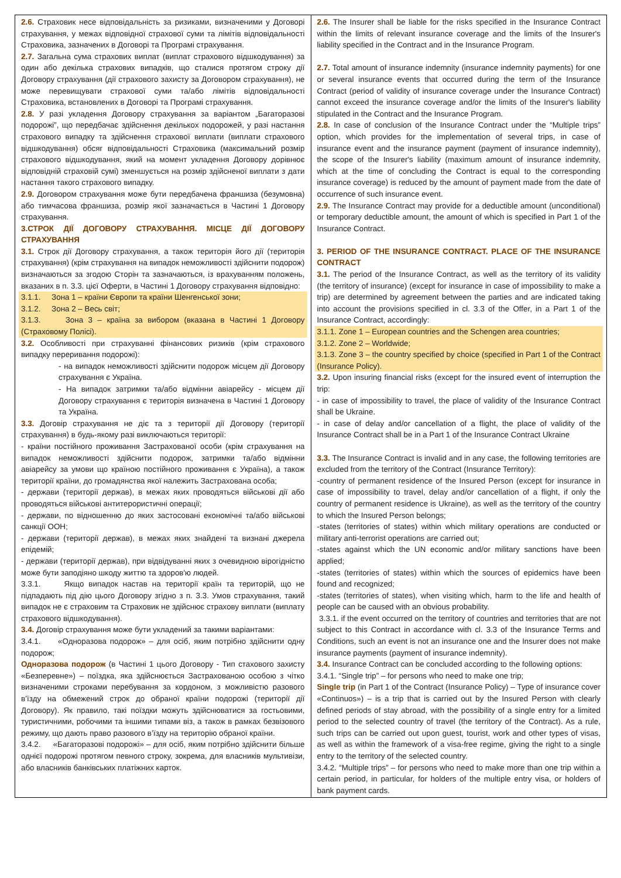| 2.6. Страховик несе відповідальність за ризиками, визначеними у Договорі страхування, у межах відповідної страхової суми та лімітів відповідальності Страховика, зазначених в Договорі та Програмі страхування. 2.7. Загальна сума страхових виплат (виплат страхового відшкодування) за один або декілька страхових випадків, що сталися протягом строку дії Договору страхування (дії страхового захисту за Договором страхування), не може перевищувати страхової суми та/або лімітів відповідальності Страховика, встановлених в Договорі та Програмі страхування. 2.8. У разі укладення Договору страхування за варіантом „Багаторазові подорожі”, що передбачає здійснення декількох подорожей, у разі настання страхового випадку та здійснення страхової виплати (виплати страхового відшкодування) обсяг відповідальності Страховика (максимальний розмір страхового відшкодування, який на момент укладення Договору дорівнює відповідній страховій сумі) зменшується на розмір здійсненої виплати з дати настання такого страхового випадку. 2.9. Договором страхування може бути передбачена франшиза (безумовна) або тимчасова франшиза, розмір якої зазначається в Частині 1 Договору страхування. 3.СТРОК ДІЇ ДОГОВОРУ СТРАХУВАННЯ. МІСЦЕ ДІЇ ДОГОВОРУ СТРАХУВАННЯ 3.1. Строк дії Договору страхування, а також територія його дії (територія страхування) (крім страхування на випадок неможливості здійснити подорож) визначаються за згодою Сторін та зазначаються, із врахуванням положень, вказаних в п. 3.3. цієї Оферти, в Частині 1 Договору страхування відповідно: 3.1.1. Зона 1 – країни Європи та країни Шенгенської зони; 3.1.2. Зона 2 – Весь світ; 3.1.3. Зона 3 – країна за вибором (вказана в Частині 1 Договору (Страховому Полісі). 3.2. Особливості при страхуванні фінансових ризиків (крім страхового випадку переривання подорожі): - на випадок неможливості здійснити подорож місцем дії Договору страхування є Україна. - На випадок затримки та/або відмінни авіарейсу - місцем дії Договору страхування є територія визначена в Частині 1 Договору та Україна. 3.3. Договір страхування не діє та з території дії Договору (території страхування) в будь-якому разі виключаються території: - країни постійного проживання Застрахованої особи (крім страхування на випадок неможливості здійснити подорож, затримки та/або відмінни авіарейсу за умови що країною постійного проживання є Україна), а також території країни, до громадянства якої належить Застрахована особа; - держави (території держав), в межах яких проводяться військові дії або проводяться військові антитерористичні операції; - держави, по відношенню до яких застосовані економічні та/або військові санкції ООН; - держави (території держав), в межах яких знайдені та визнані джерела епідемій; - держави (території держав), при відвідуванні яких з очевидною вірогідністю може бути заподіяно шкоду життю та здоров'ю людей. 3.3.1. Якщо випадок настав на території країн та територій, що не підпадають під дію цього Договору згідно з п. 3.3. Умов страхування, такий випадок не є страховим та Страховик не здійснює страхову виплати (виплату страхового відшкодування). 3.4. Договір страхування може бути укладений за такими варіантами: 3.4.1. «Одноразова подорож» – для осіб, яким потрібно здійснити одну подорож; Одноразова подорож (в Частині 1 цього Договору - Тип стахового захисту «Безперевне») – поїздка, яка здійснюється Застрахованою особою з чітко визначеними строками перебування за кордоном, з можливістю разового в’їзду на обмежений строк до обраної країни подорожі (території дії Договору). Як правило, такі поїздки можуть здійснюватися за гостьовими, туристичними, робочими та іншими типами віз, а також в рамках безвізового режиму, що дають право разового в’їзду на територію обраної країни. 3.4.2. «Багаторазові подорожі» – для осіб, яким потрібно здійснити більше однієї подорожі протягом певного строку, зокрема, для власників мультивізи, або власників банківських платіжних карток. | 2.6. The Insurer shall be liable for the risks specified in the Insurance Contract within the limits of relevant insurance coverage and the limits of the Insurer's liability specified in the Contract and in the Insurance Program. 2.7. Total amount of insurance indemnity (insurance indemnity payments) for one or several insurance events that occurred during the term of the Insurance Contract (period of validity of insurance coverage under the Insurance Contract) cannot exceed the insurance coverage and/or the limits of the Insurer's liability stipulated in the Contract and the Insurance Program. 2.8. In case of conclusion of the Insurance Contract under the “Multiple trips” option, which provides for the implementation of several trips, in case of insurance event and the insurance payment (payment of insurance indemnity), the scope of the Insurer's liability (maximum amount of insurance indemnity, which at the time of concluding the Contract is equal to the corresponding insurance coverage) is reduced by the amount of payment made from the date of occurrence of such insurance event. 2.9. The Insurance Contract may provide for a deductible amount (unconditional) or temporary deductible amount, the amount of which is specified in Part 1 of the Insurance Contract. 3. PERIOD OF THE INSURANCE CONTRACT. PLACE OF THE INSURANCE CONTRACT 3.1. The period of the Insurance Contract, as well as the territory of its validity (the territory of insurance) (except for insurance in case of impossibility to make a trip) are determined by agreement between the parties and are indicated taking into account the provisions specified in cl. 3.3 of the Offer, in a Part 1 of the Insurance Contract, accordingly: 3.1.1. Zone 1 – European countries and the Schengen area countries; 3.1.2. Zone 2 – Worldwide; 3.1.3. Zone 3 – the country specified by choice (specified in Part 1 of the Contract (Insurance Policy). 3.2. Upon insuring financial risks (except for the insured event of interruption the trip: - in case of impossibility to travel, the place of validity of the Insurance Contract shall be Ukraine. - in case of delay and/or cancellation of a flight, the place of validity of the Insurance Contract shall be in a Part 1 of the Insurance Contract Ukraine 3.3. The Insurance Contract is invalid and in any case, the following territories are excluded from the territory of the Contract (Insurance Territory): -country of permanent residence of the Insured Person (except for insurance in case of impossibility to travel, delay and/or cancellation of a flight, if only the country of permanent residence is Ukraine), as well as the territory of the country to which the Insured Person belongs; -states (territories of states) within which military operations are conducted or military anti-terrorist operations are carried out; -states against which the UN economic and/or military sanctions have been applied; -states (territories of states) within which the sources of epidemics have been found and recognized; -states (territories of states), when visiting which, harm to the life and health of people can be caused with an obvious probability. 3.3.1. if the event occurred on the territory of countries and territories that are not subject to this Contract in accordance with cl. 3.3 of the Insurance Terms and Conditions, such an event is not an insurance one and the Insurer does not make insurance payments (payment of insurance indemnity). 3.4. Insurance Contract can be concluded according to the following options: 3.4.1. “Single trip” – for persons who need to make one trip; Single trip (in Part 1 of the Contract (Insurance Policy) – Type of insurance cover «Continuos») – is a trip that is carried out by the Insured Person with clearly defined periods of stay abroad, with the possibility of a single entry for a limited period to the selected country of travel (the territory of the Contract). As a rule, such trips can be carried out upon guest, tourist, work and other types of visas, as well as within the framework of a visa-free regime, giving the right to a single entry to the territory of the selected country. 3.4.2. “Multiple trips” – for persons who need to make more than one trip within a certain period, in particular, for holders of the multiple entry visa, or holders of bank payment cards. |